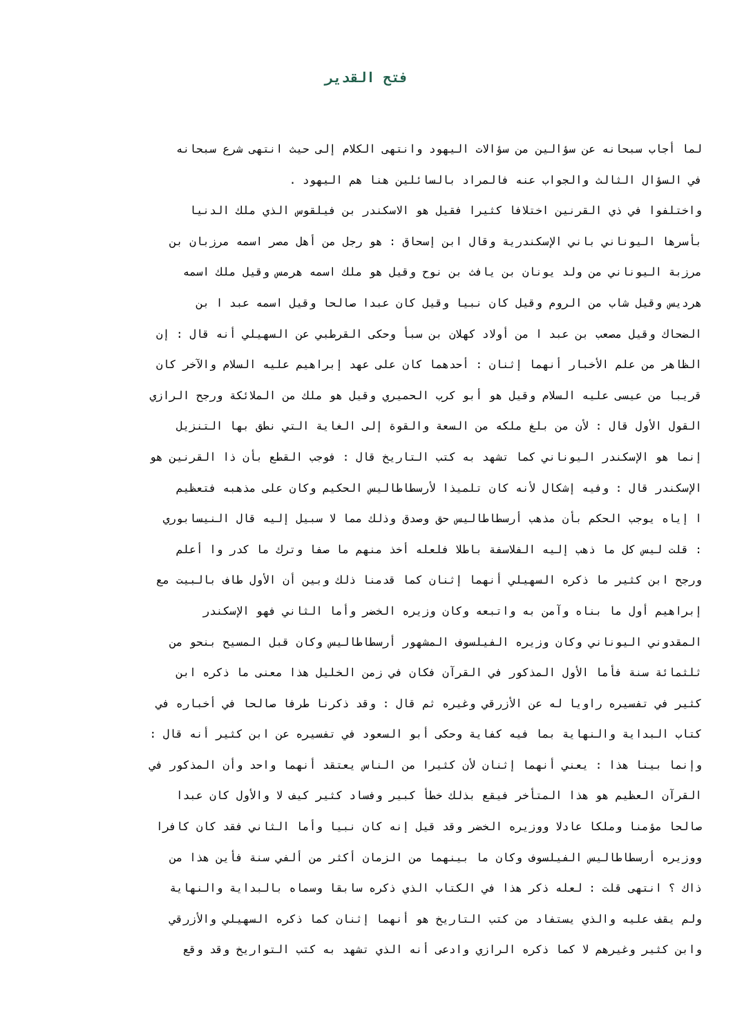فتح القدير
لما أجاب سبحانه عن سؤالين من سؤالات اليهود وانتهى الكلام إلى حيث انتهى شرع سبحانه
في السؤال الثالث والجواب عنه فالمراد بالسائلين هنا هم اليهود .
واختلفوا في ذي القرنين اختلافا كثيرا فقيل هو الاسكندر بن فيلقوس الذي ملك الدنيا
بأسرها اليوناني باني الإسكندرية وقال ابن إسحاق : هو رجل من أهل مصر اسمه مرزبان بن
مرزبة اليوناني من ولد يونان بن يافث بن نوح وقيل هو ملك اسمه هرمس وقيل ملك اسمه
هرديس وقيل شاب من الروم وقيل كان نبيا وقيل كان عبدا صالحا وقيل اسمه عبد ا بن
الضحاك وقيل مصعب بن عبد ا من أولاد كهلان بن سبأ وحكى القرطبي عن السهيلي أنه قال : إن
الظاهر من علم الأخبار أنهما إثنان : أحدهما كان على عهد إبراهيم عليه السلام والآخر كان
قريبا من عيسى عليه السلام وقيل هو أبو كرب الحميري وقيل هو ملك من الملائكة ورجح الرازي
القول الأول قال : لأن من بلغ ملكه من السعة والقوة إلى الغاية التي نطق بها التنزيل
إنما هو الإسكندر اليوناني كما تشهد به كتب التاريخ قال : فوجب القطع بأن ذا القرنين هو
الإسكندر قال : وفيه إشكال لأنه كان تلميذا لأرسطاطاليس الحكيم وكان على مذهبه فتعظيم
ا إياه يوجب الحكم بأن مذهب أرسطاطاليس حق وصدق وذلك مما لا سبيل إليه قال النيسابوري
: قلت ليس كل ما ذهب إليه الفلاسفة باطلا فلعله أخذ منهم ما صفا وترك ما كدر وا أعلم
ورجح ابن كثير ما ذكره السهيلي أنهما إثنان كما قدمنا ذلك وبين أن الأول طاف بالبيت مع
إبراهيم أول ما بناه وآمن به واتبعه وكان وزيره الخضر وأما الثاني فهو الإسكندر
المقدوني اليوناني وكان وزيره الفيلسوف المشهور أرسطاطاليس وكان قبل المسيح بنحو من
ثلثمائة سنة فأما الأول المذكور في القرآن فكان في زمن الخليل هذا معنى ما ذكره ابن
كثير في تفسيره راويا له عن الأزرقي وغيره ثم قال : وقد ذكرنا طرفا صالحا في أخباره في
كتاب البداية والنهاية بما فيه كفاية وحكى أبو السعود في تفسيره عن ابن كثير أنه قال :
وإنما بينا هذا : يعني أنهما إثنان لأن كثيرا من الناس يعتقد أنهما واحد وأن المذكور في
القرآن العظيم هو هذا المتأخر فيقع بذلك خطأ كبير وفساد كثير كيف لا والأول كان عبدا
صالحا مؤمنا وملكا عادلا ووزيره الخضر وقد قيل إنه كان نبيا وأما الثاني فقد كان كافرا
ووزيره أرسطاطاليس الفيلسوف وكان ما بينهما من الزمان أكثر من ألفي سنة فأين هذا من
ذاك ؟ انتهى قلت : لعله ذكر هذا في الكتاب الذي ذكره سابقا وسماه بالبداية والنهاية
ولم يقف عليه والذي يستفاد من كتب التاريخ هو أنهما إثنان كما ذكره السهيلي والأزرقي
وابن كثير وغيرهم لا كما ذكره الرازي وادعى أنه الذي تشهد به كتب التواريخ وقد وقع